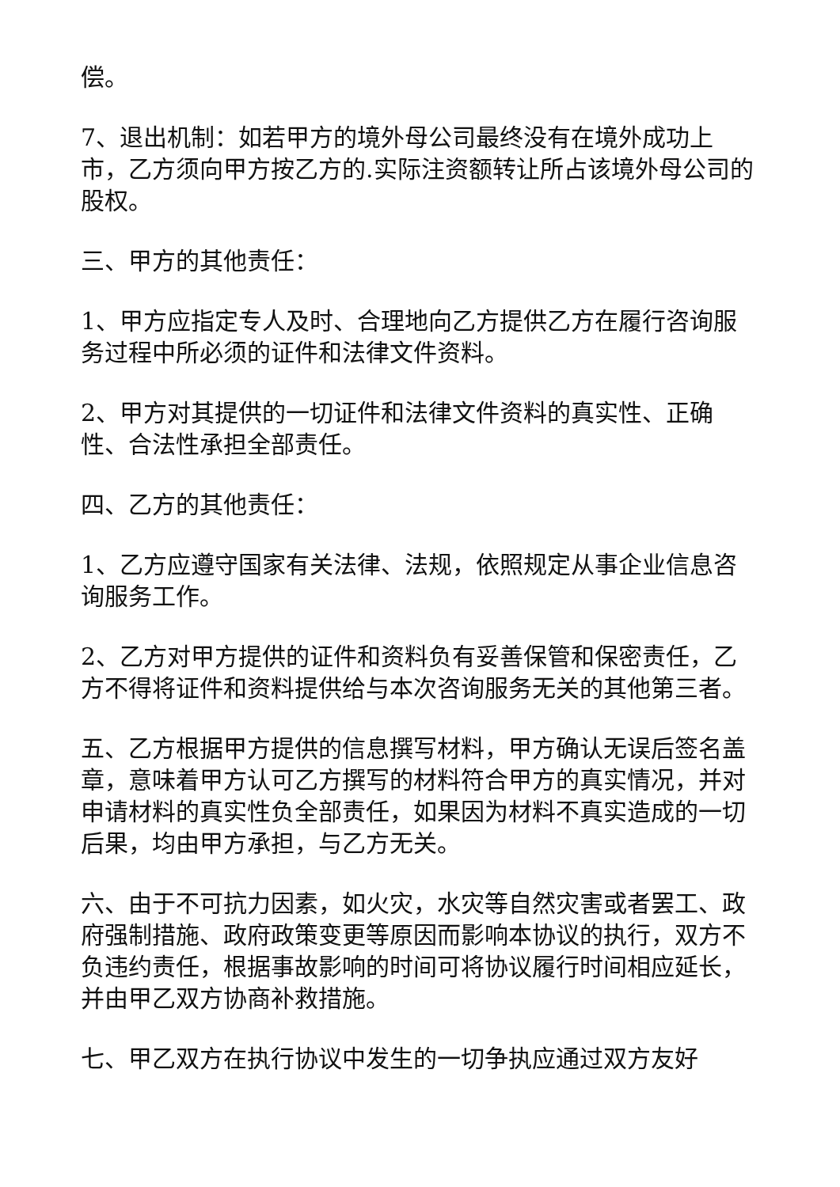偿。
7、退出机制：如若甲方的境外母公司最终没有在境外成功上市，乙方须向甲方按乙方的.实际注资额转让所占该境外母公司的股权。
三、甲方的其他责任：
1、甲方应指定专人及时、合理地向乙方提供乙方在履行咨询服务过程中所必须的证件和法律文件资料。
2、甲方对其提供的一切证件和法律文件资料的真实性、正确性、合法性承担全部责任。
四、乙方的其他责任：
1、乙方应遵守国家有关法律、法规，依照规定从事企业信息咨询服务工作。
2、乙方对甲方提供的证件和资料负有妥善保管和保密责任，乙方不得将证件和资料提供给与本次咨询服务无关的其他第三者。
五、乙方根据甲方提供的信息撰写材料，甲方确认无误后签名盖章，意味着甲方认可乙方撰写的材料符合甲方的真实情况，并对申请材料的真实性负全部责任，如果因为材料不真实造成的一切后果，均由甲方承担，与乙方无关。
六、由于不可抗力因素，如火灾，水灾等自然灾害或者罢工、政府强制措施、政府政策变更等原因而影响本协议的执行，双方不负违约责任，根据事故影响的时间可将协议履行时间相应延长，并由甲乙双方协商补救措施。
七、甲乙双方在执行协议中发生的一切争执应通过双方友好